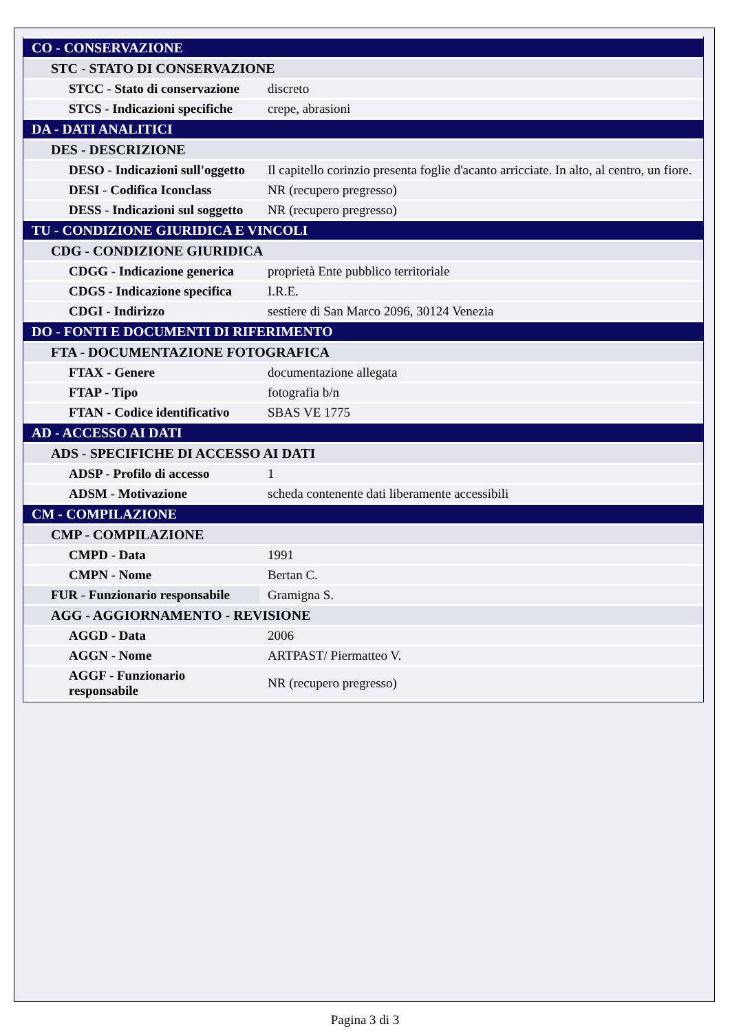| CO - CONSERVAZIONE | |
| STC - STATO DI CONSERVAZIONE | |
| STCC - Stato di conservazione | discreto |
| STCS - Indicazioni specifiche | crepe, abrasioni |
| DA - DATI ANALITICI | |
| DES - DESCRIZIONE | |
| DESO - Indicazioni sull'oggetto | Il capitello corinzio presenta foglie d'acanto arricciate. In alto, al centro, un fiore. |
| DESI - Codifica Iconclass | NR (recupero pregresso) |
| DESS - Indicazioni sul soggetto | NR (recupero pregresso) |
| TU - CONDIZIONE GIURIDICA E VINCOLI | |
| CDG - CONDIZIONE GIURIDICA | |
| CDGG - Indicazione generica | proprietà Ente pubblico territoriale |
| CDGS - Indicazione specifica | I.R.E. |
| CDGI - Indirizzo | sestiere di San Marco 2096, 30124 Venezia |
| DO - FONTI E DOCUMENTI DI RIFERIMENTO | |
| FTA - DOCUMENTAZIONE FOTOGRAFICA | |
| FTAX - Genere | documentazione allegata |
| FTAP - Tipo | fotografia b/n |
| FTAN - Codice identificativo | SBAS VE 1775 |
| AD - ACCESSO AI DATI | |
| ADS - SPECIFICHE DI ACCESSO AI DATI | |
| ADSP - Profilo di accesso | 1 |
| ADSM - Motivazione | scheda contenente dati liberamente accessibili |
| CM - COMPILAZIONE | |
| CMP - COMPILAZIONE | |
| CMPD - Data | 1991 |
| CMPN - Nome | Bertan C. |
| FUR - Funzionario responsabile | Gramigna S. |
| AGG - AGGIORNAMENTO - REVISIONE | |
| AGGD - Data | 2006 |
| AGGN - Nome | ARTPAST/ Piermatteo V. |
| AGGF - Funzionario responsabile | NR (recupero pregresso) |
Pagina 3 di 3